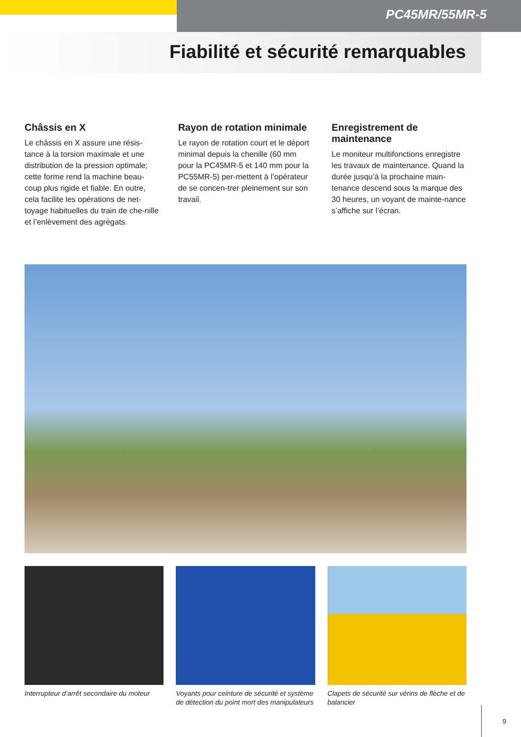PC45MR/55MR-5
Fiabilité et sécurité remarquables
Châssis en X
Le châssis en X assure une résis-tance à la torsion maximale et une distribution de la pression optimale; cette forme rend la machine beau-coup plus rigide et fiable. En outre, cela facilite les opérations de net-toyage habituelles du train de che-nille et l’enlèvement des agrégats.
Rayon de rotation minimale
Le rayon de rotation court et le déport minimal depuis la chenille (60 mm pour la PC45MR-5 et 140 mm pour la PC55MR-5) per-mettent à l’opérateur de se concen-trer pleinement sur son travail.
Enregistrement de maintenance
Le moniteur multifonctions enregistre les travaux de maintenance. Quand la durée jusqu’à la prochaine main-tenance descend sous la marque des 30 heures, un voyant de mainte-nance s’affiche sur l’écran.
Interrupteur d’arrêt secondaire du moteur
Voyants pour ceinture de sécurité et système de détection du point mort des manipulateurs
Clapets de sécurité sur vérins de flèche et de balancier
9